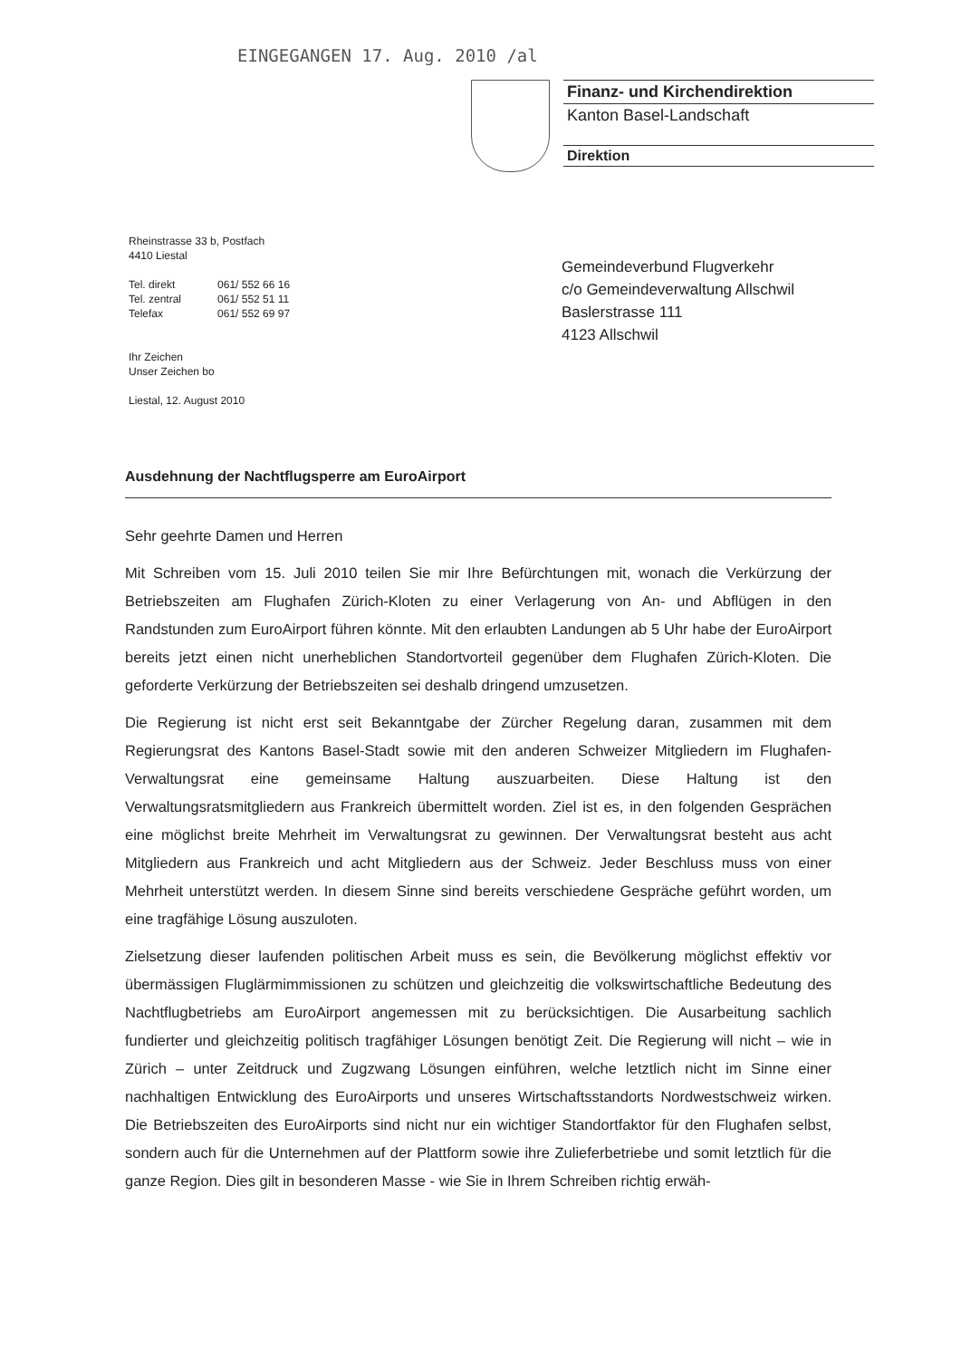EINGEGANGEN 17. Aug. 2010 /al
Finanz- und Kirchendirektion
Kanton Basel-Landschaft
Direktion
Rheinstrasse 33 b, Postfach
4410 Liestal
| Tel. direkt | 061/ 552 66 16 |
| Tel. zentral | 061/ 552 51 11 |
| Telefax | 061/ 552 69 97 |
Ihr Zeichen
Unser Zeichen bo
Liestal, 12. August 2010
Gemeindeverbund Flugverkehr
c/o Gemeindeverwaltung Allschwil
Baslerstrasse 111
4123 Allschwil
Ausdehnung der Nachtflugsperre am EuroAirport
Sehr geehrte Damen und Herren
Mit Schreiben vom 15. Juli 2010 teilen Sie mir Ihre Befürchtungen mit, wonach die Verkürzung der Betriebszeiten am Flughafen Zürich-Kloten zu einer Verlagerung von An- und Abflügen in den Randstunden zum EuroAirport führen könnte. Mit den erlaubten Landungen ab 5 Uhr habe der EuroAirport bereits jetzt einen nicht unerheblichen Standortvorteil gegenüber dem Flughafen Zürich-Kloten. Die geforderte Verkürzung der Betriebszeiten sei deshalb dringend umzusetzen.
Die Regierung ist nicht erst seit Bekanntgabe der Zürcher Regelung daran, zusammen mit dem Regierungsrat des Kantons Basel-Stadt sowie mit den anderen Schweizer Mitgliedern im Flughafen-Verwaltungsrat eine gemeinsame Haltung auszuarbeiten. Diese Haltung ist den Verwaltungsratsmitgliedern aus Frankreich übermittelt worden. Ziel ist es, in den folgenden Gesprächen eine möglichst breite Mehrheit im Verwaltungsrat zu gewinnen. Der Verwaltungsrat besteht aus acht Mitgliedern aus Frankreich und acht Mitgliedern aus der Schweiz. Jeder Beschluss muss von einer Mehrheit unterstützt werden. In diesem Sinne sind bereits verschiedene Gespräche geführt worden, um eine tragfähige Lösung auszuloten.
Zielsetzung dieser laufenden politischen Arbeit muss es sein, die Bevölkerung möglichst effektiv vor übermässigen Fluglärmimmissionen zu schützen und gleichzeitig die volkswirtschaftliche Bedeutung des Nachtflugbetriebs am EuroAirport angemessen mit zu berücksichtigen. Die Ausarbeitung sachlich fundierter und gleichzeitig politisch tragfähiger Lösungen benötigt Zeit. Die Regierung will nicht – wie in Zürich – unter Zeitdruck und Zugzwang Lösungen einführen, welche letztlich nicht im Sinne einer nachhaltigen Entwicklung des EuroAirports und unseres Wirtschaftsstandorts Nordwestschweiz wirken. Die Betriebszeiten des EuroAirports sind nicht nur ein wichtiger Standortfaktor für den Flughafen selbst, sondern auch für die Unternehmen auf der Plattform sowie ihre Zulieferbetriebe und somit letztlich für die ganze Region. Dies gilt in besonderen Masse - wie Sie in Ihrem Schreiben richtig erwäh-